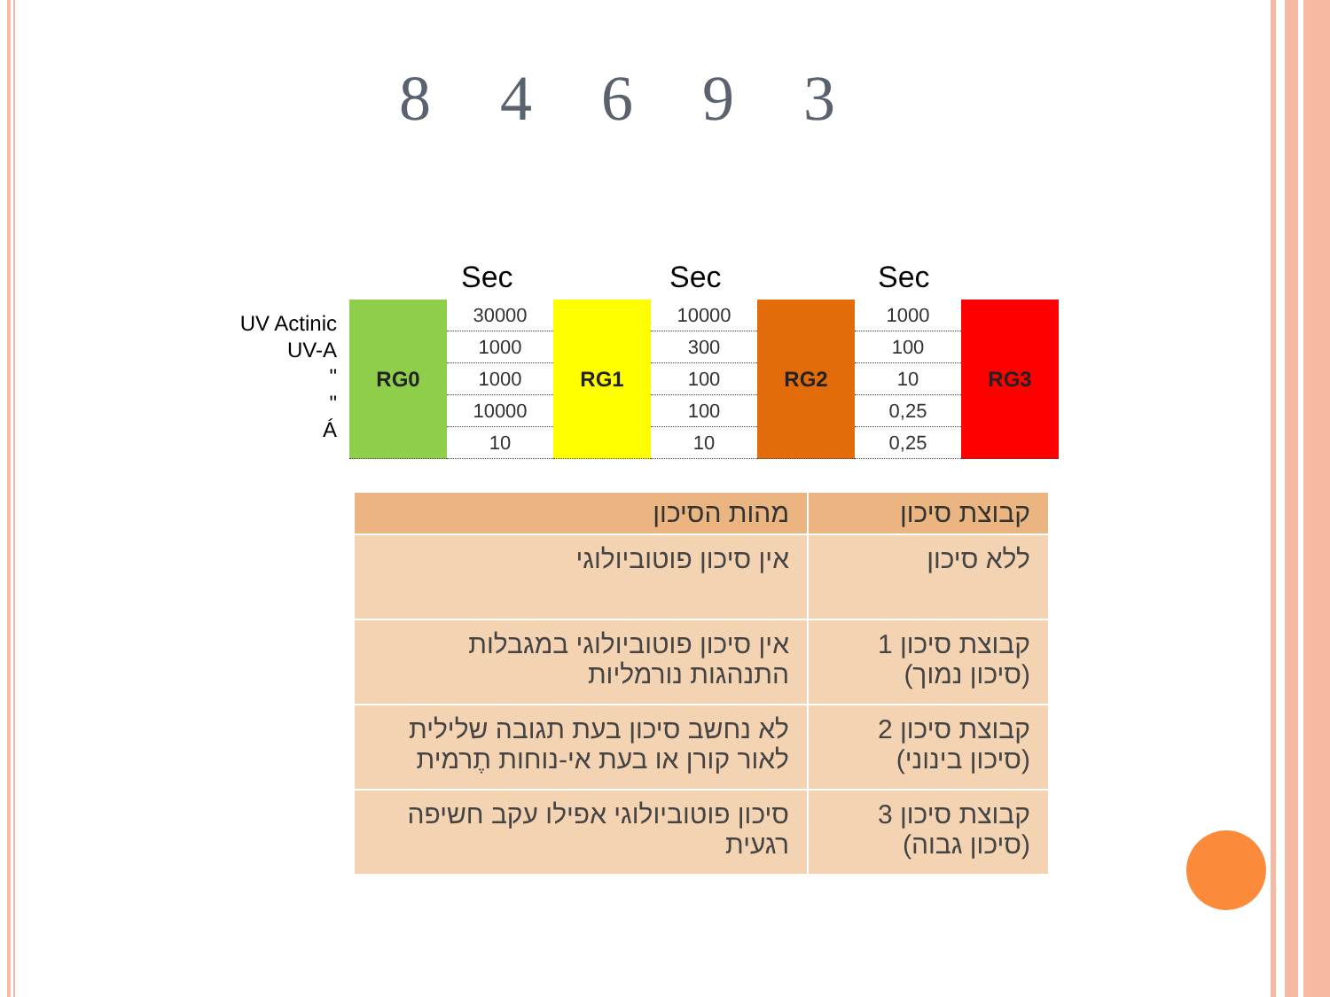8 4 6 9 3
Sec Sec Sec
UV Actinic
UV-A
"
"
Á
| RG0 | 30000 | RG1 | 10000 | RG2 | 1000 | RG3 |
| | 1000 | | 300 | | 100 | |
| | 1000 | | 100 | | 10 | |
| | 10000 | | 100 | | 0,25 | |
| | 10 | | 10 | | 0,25 | |
| קבוצת סיכון | מהות הסיכון |
| --- | --- |
| ללא סיכון | אין סיכון פוטוביולוגי |
| קבוצת סיכון 1 (סיכון נמוך) | אין סיכון פוטוביולוגי במגבלות התנהגות נורמליות |
| קבוצת סיכון 2 (סיכון בינוני) | לא נחשב סיכון בעת תגובה שלילית לאור קורן או בעת אי-נוחות תֶרמית |
| קבוצת סיכון 3 (סיכון גבוה) | סיכון פוטוביולוגי אפילו עקב חשיפה רגעית |